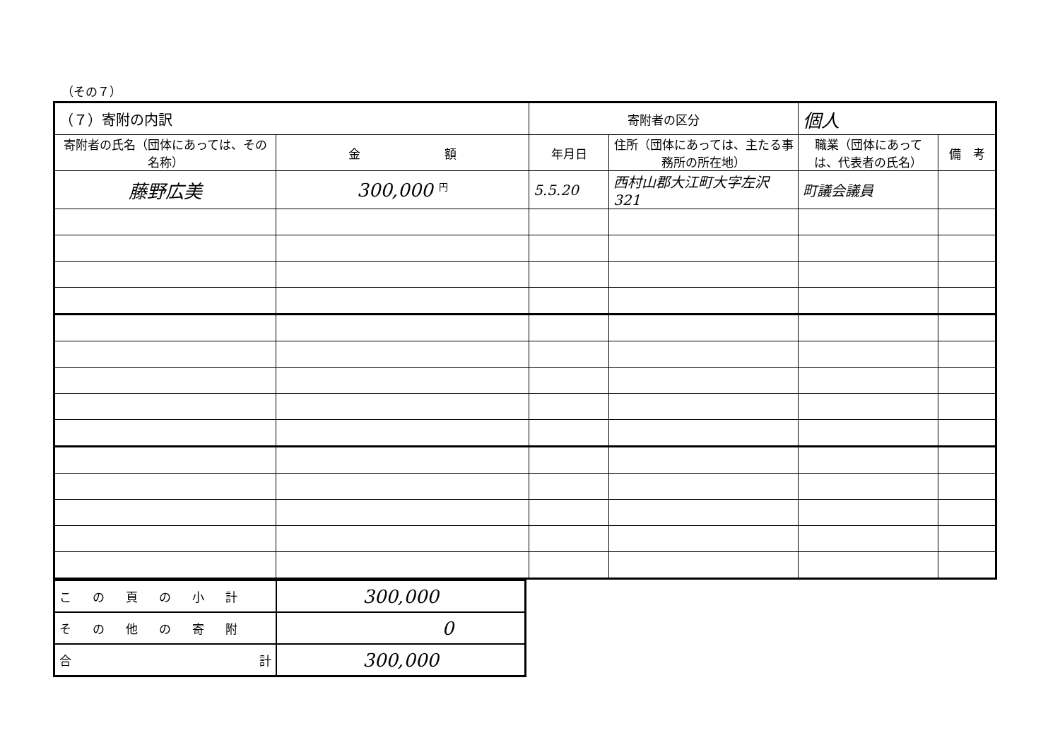（その７）
| （７）寄附の内訳 | | 寄附者の区分 | | 個人 | |
| 寄附者の氏名（団体にあっては、その名称） | 金 額 | 年月日 | 住所（団体にあっては、主たる事務所の所在地） | 職業（団体にあっては、代表者の氏名） | 備 考 |
| 藤野広美 | 300,000 円 | 5.5.20 | 西村山郡大江町大字左沢321 | 町議会議員 | |
| この頁の小計 | 300,000 |
| その他の寄附 | 0 |
| 合 計 | 300,000 |